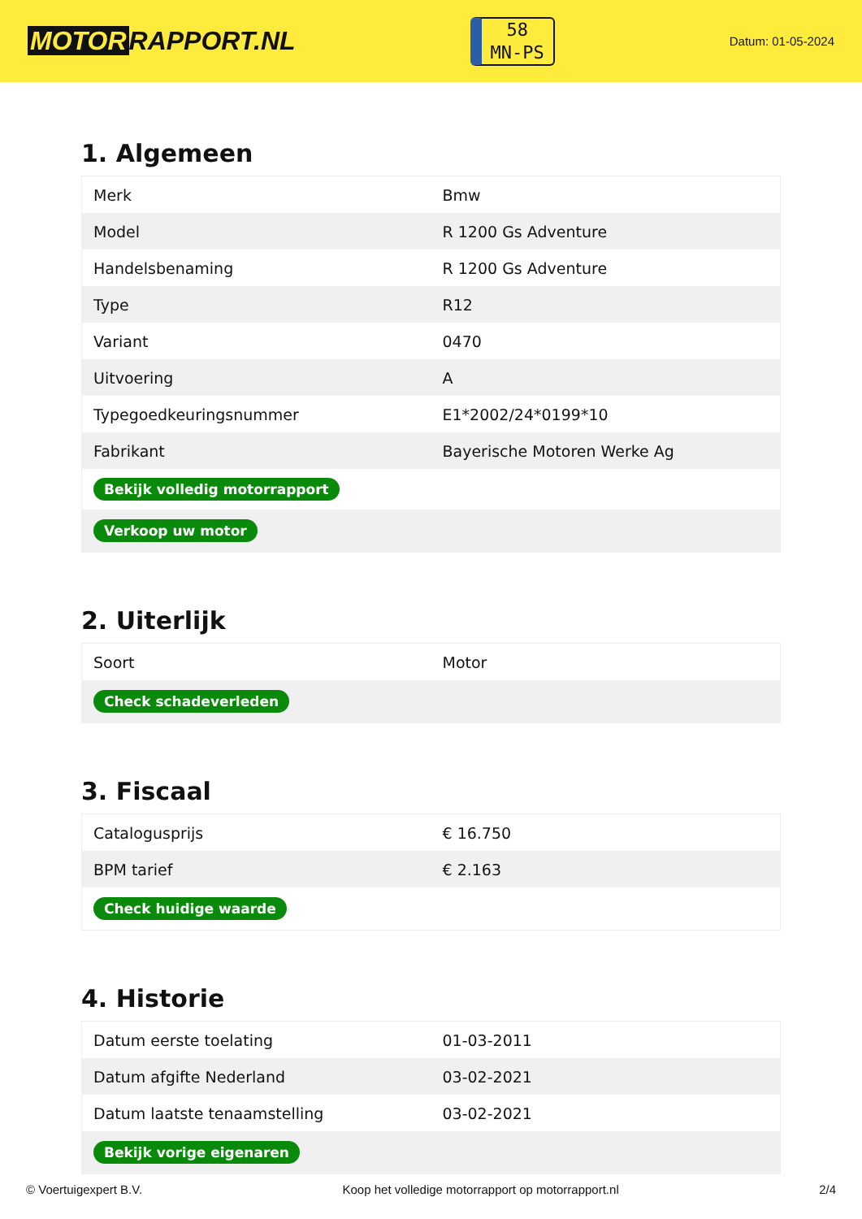MOTOR RAPPORT.NL
58
MN-PS
Datum: 01-05-2024
1. Algemeen
| Merk | Bmw |
| Model | R 1200 Gs Adventure |
| Handelsbenaming | R 1200 Gs Adventure |
| Type | R12 |
| Variant | 0470 |
| Uitvoering | A |
| Typegoedkeuringsnummer | E1*2002/24*0199*10 |
| Fabrikant | Bayerische Motoren Werke Ag |
| Bekijk volledig motorrapport | |
| Verkoop uw motor | |
2. Uiterlijk
| Soort | Motor |
| Check schadeverleden | |
3. Fiscaal
| Catalogusprijs | € 16.750 |
| BPM tarief | € 2.163 |
| Check huidige waarde | |
4. Historie
| Datum eerste toelating | 01-03-2011 |
| Datum afgifte Nederland | 03-02-2021 |
| Datum laatste tenaamstelling | 03-02-2021 |
| Bekijk vorige eigenaren | |
© Voertuigexpert B.V. Koop het volledige motorrapport op motorrapport.nl 2/4